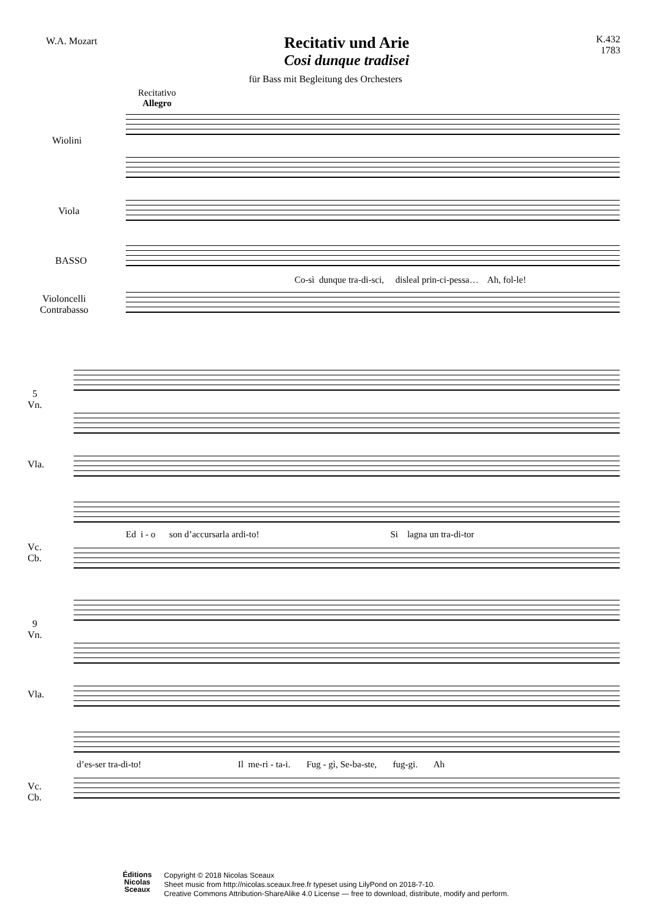W.A. Mozart
Recitativ und Arie
Cosi dunque tradisei
K.432
1783
für Bass mit Begleitung des Orchesters
Recitativo
Allegro
Wiolini
Viola
BASSO
Violoncelli
Contrabasso
Co-sì dunque tra-di-sci, disleal prin-ci-pessa… Ah, fol-le!
5
Vn.
Vla.
Vc.
Cb.
Ed i - o son d’accursarla ardi-to! Si lagna un tra-di-tor
9
Vn.
Vla.
Vc.
Cb.
d’es-ser tra-di-to! Il me-ri - ta-i. Fug - gì, Se-ba-ste, fug-gi. Ah
Éditions
Nicolas
Sceaux
Copyright © 2018 Nicolas Sceaux
Sheet music from http://nicolas.sceaux.free.fr typeset using LilyPond on 2018-7-10.
Creative Commons Attribution-ShareAlike 4.0 License — free to download, distribute, modify and perform.